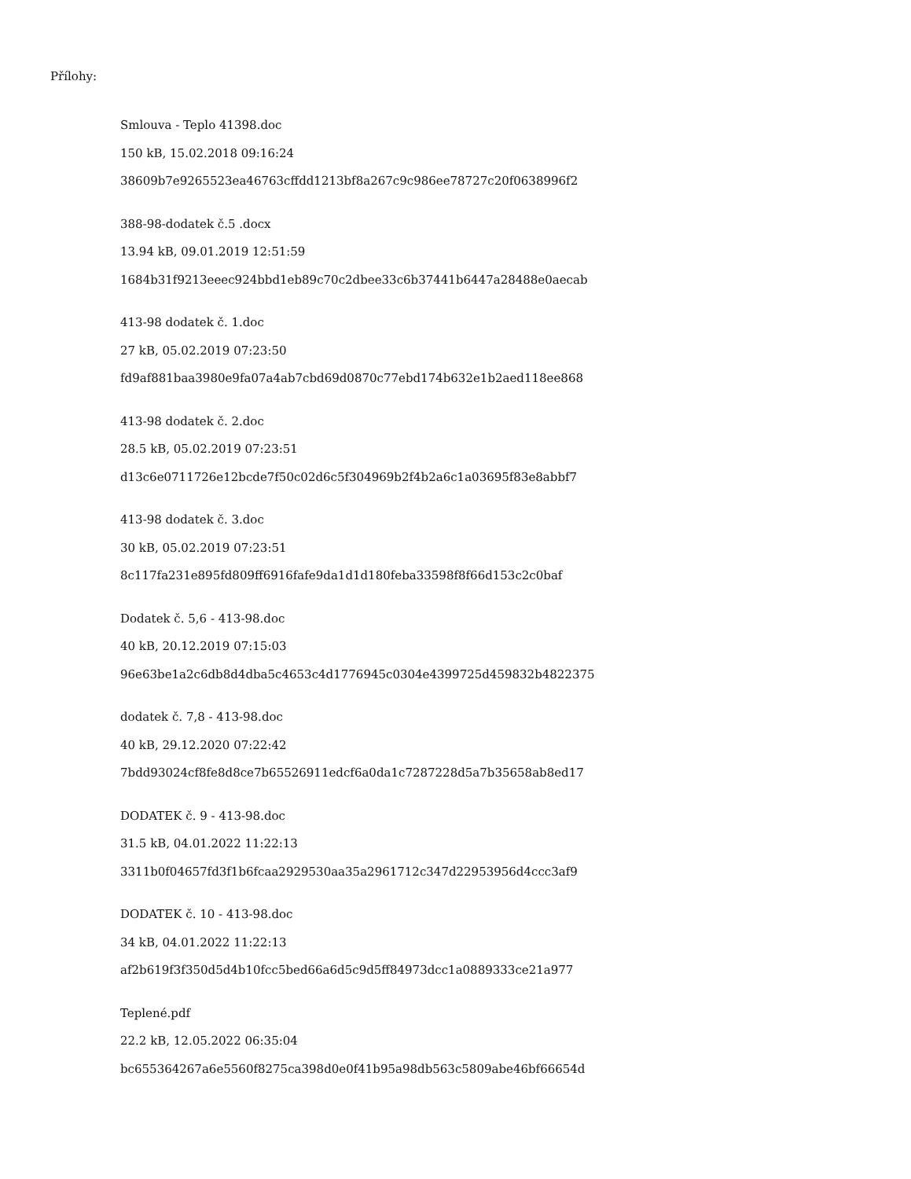Přílohy:
Smlouva - Teplo 41398.doc
150 kB, 15.02.2018 09:16:24
38609b7e9265523ea46763cffdd1213bf8a267c9c986ee78727c20f0638996f2
388-98-dodatek č.5 .docx
13.94 kB, 09.01.2019 12:51:59
1684b31f9213eeec924bbd1eb89c70c2dbee33c6b37441b6447a28488e0aecab
413-98 dodatek č. 1.doc
27 kB, 05.02.2019 07:23:50
fd9af881baa3980e9fa07a4ab7cbd69d0870c77ebd174b632e1b2aed118ee868
413-98 dodatek č. 2.doc
28.5 kB, 05.02.2019 07:23:51
d13c6e0711726e12bcde7f50c02d6c5f304969b2f4b2a6c1a03695f83e8abbf7
413-98 dodatek č. 3.doc
30 kB, 05.02.2019 07:23:51
8c117fa231e895fd809ff6916fafe9da1d1d180feba33598f8f66d153c2c0baf
Dodatek č. 5,6 - 413-98.doc
40 kB, 20.12.2019 07:15:03
96e63be1a2c6db8d4dba5c4653c4d1776945c0304e4399725d459832b4822375
dodatek č. 7,8 - 413-98.doc
40 kB, 29.12.2020 07:22:42
7bdd93024cf8fe8d8ce7b65526911edcf6a0da1c7287228d5a7b35658ab8ed17
DODATEK č. 9 - 413-98.doc
31.5 kB, 04.01.2022 11:22:13
3311b0f04657fd3f1b6fcaa2929530aa35a2961712c347d22953956d4ccc3af9
DODATEK č. 10 - 413-98.doc
34 kB, 04.01.2022 11:22:13
af2b619f3f350d5d4b10fcc5bed66a6d5c9d5ff84973dcc1a0889333ce21a977
Teplené.pdf
22.2 kB, 12.05.2022 06:35:04
bc655364267a6e5560f8275ca398d0e0f41b95a98db563c5809abe46bf66654d